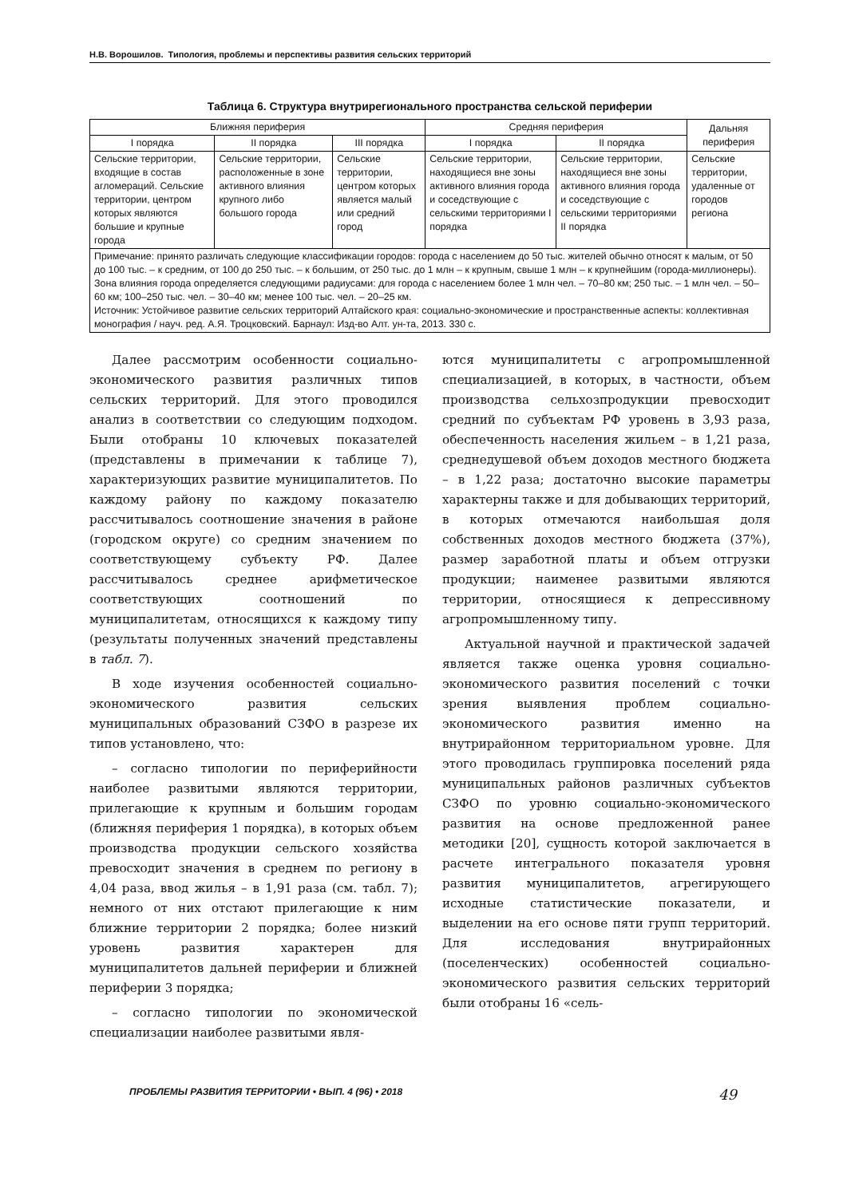Н.В. Ворошилов. Типология, проблемы и перспективы развития сельских территорий
Таблица 6. Структура внутрирегионального пространства сельской периферии
| Ближняя периферия | | | Средняя периферия | | Дальняя периферия |
| --- | --- | --- | --- | --- | --- |
| I порядка | II порядка | III порядка | I порядка | II порядка | |
| Сельские территории, входящие в состав агломераций. Сельские территории, центром которых являются большие и крупные города | Сельские территории, расположенные в зоне активного влияния крупного либо большого города | Сельские территории, центром которых является малый или средний город | Сельские территории, находящиеся вне зоны активного влияния города и соседствующие с сельскими территориями I порядка | Сельские территории, находящиеся вне зоны активного влияния города и соседствующие с сельскими территориями II порядка | Сельские территории, удаленные от городов региона |
| Примечание: принято различать следующие классификации городов: города с населением до 50 тыс. жителей обычно относят к малым, от 50 до 100 тыс. – к средним, от 100 до 250 тыс. – к большим, от 250 тыс. до 1 млн – к крупным, свыше 1 млн – к крупнейшим (города-миллионеры). Зона влияния города определяется следующими радиусами: для города с населением более 1 млн чел. – 70–80 км; 250 тыс. – 1 млн чел. – 50–60 км; 100–250 тыс. чел. – 30–40 км; менее 100 тыс. чел. – 20–25 км. Источник: Устойчивое развитие сельских территорий Алтайского края: социально-экономические и пространственные аспекты: коллективная монография / науч. ред. А.Я. Троцковский. Барнаул: Изд-во Алт. ун-та, 2013. 330 с. | | | | | |
Далее рассмотрим особенности социально-экономического развития различных типов сельских территорий. Для этого проводился анализ в соответствии со следующим подходом. Были отобраны 10 ключевых показателей (представлены в примечании к таблице 7), характеризующих развитие муниципалитетов. По каждому району по каждому показателю рассчитывалось соотношение значения в районе (городском округе) со средним значением по соответствующему субъекту РФ. Далее рассчитывалось среднее арифметическое соответствующих соотношений по муниципалитетам, относящихся к каждому типу (результаты полученных значений представлены в табл. 7).
В ходе изучения особенностей социально-экономического развития сельских муниципальных образований СЗФО в разрезе их типов установлено, что:
– согласно типологии по периферийности наиболее развитыми являются территории, прилегающие к крупным и большим городам (ближняя периферия 1 порядка), в которых объем производства продукции сельского хозяйства превосходит значения в среднем по региону в 4,04 раза, ввод жилья – в 1,91 раза (см. табл. 7); немного от них отстают прилегающие к ним ближние территории 2 порядка; более низкий уровень развития характерен для муниципалитетов дальней периферии и ближней периферии 3 порядка;
– согласно типологии по экономической специализации наиболее развитыми явля-
ются муниципалитеты с агропромышленной специализацией, в которых, в частности, объем производства сельхозпродукции превосходит средний по субъектам РФ уровень в 3,93 раза, обеспеченность населения жильем – в 1,21 раза, среднедушевой объем доходов местного бюджета – в 1,22 раза; достаточно высокие параметры характерны также и для добывающих территорий, в которых отмечаются наибольшая доля собственных доходов местного бюджета (37%), размер заработной платы и объем отгрузки продукции; наименее развитыми являются территории, относящиеся к депрессивному агропромышленному типу.
Актуальной научной и практической задачей является также оценка уровня социально-экономического развития поселений с точки зрения выявления проблем социально-экономического развития именно на внутрирайонном территориальном уровне. Для этого проводилась группировка поселений ряда муниципальных районов различных субъектов СЗФО по уровню социально-экономического развития на основе предложенной ранее методики [20], сущность которой заключается в расчете интегрального показателя уровня развития муниципалитетов, агрегирующего исходные статистические показатели, и выделении на его основе пяти групп территорий. Для исследования внутрирайонных (поселенческих) особенностей социально-экономического развития сельских территорий были отобраны 16 «сель-
ПРОБЛЕМЫ РАЗВИТИЯ ТЕРРИТОРИИ • ВЫП. 4 (96) • 2018 49